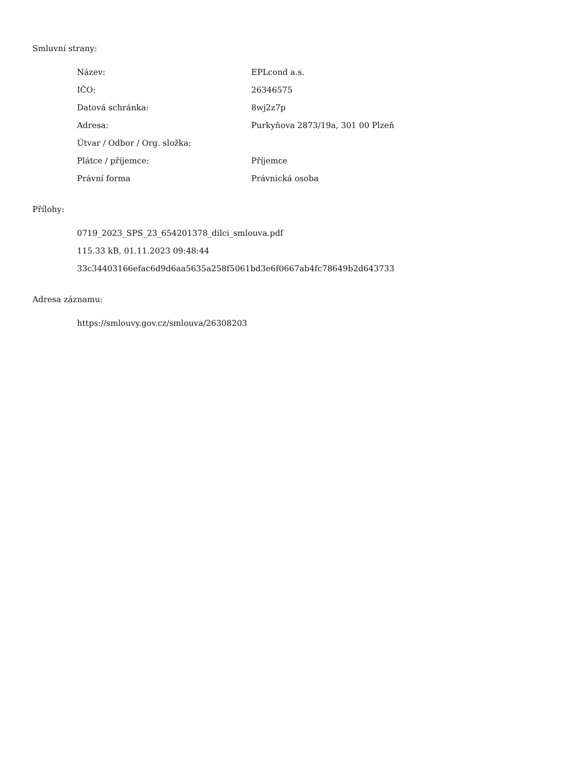Smluvní strany:
| Název: | EPLcond a.s. |
| IČO: | 26346575 |
| Datová schránka: | 8wj2z7p |
| Adresa: | Purkyňova 2873/19a, 301 00 Plzeň |
| Útvar / Odbor / Org. složka: | |
| Plátce / příjemce: | Příjemce |
| Právní forma | Právnická osoba |
Přílohy:
0719_2023_SPS_23_654201378_dilci_smlouva.pdf
115.33 kB, 01.11.2023 09:48:44
33c34403166efac6d9d6aa5635a258f5061bd3e6f0667ab4fc78649b2d643733
Adresa záznamu:
https://smlouvy.gov.cz/smlouva/26308203